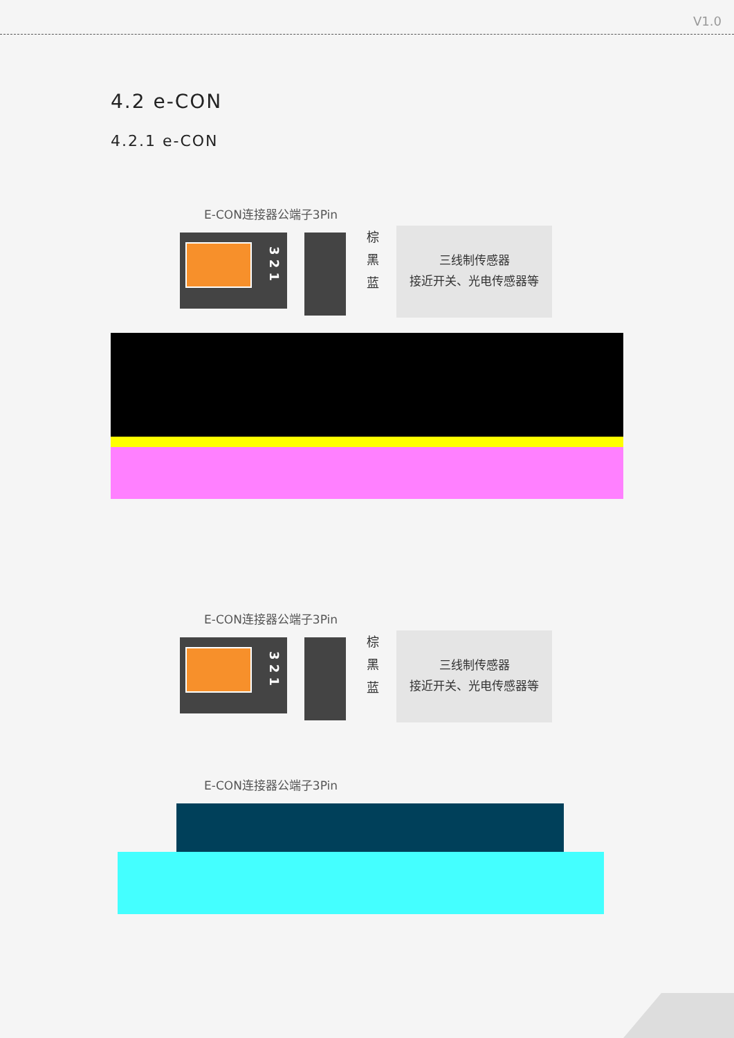V1.0
4.2 e-CON
4.2.1 e-CON
E-CON连接器公端子3Pin
3 2 1
棕
黑
蓝
三线制传感器
接近开关、光电传感器等
E-CON连接器公端子3Pin
3 2 1
棕
黑
蓝
三线制传感器
接近开关、光电传感器等
E-CON连接器公端子3Pin